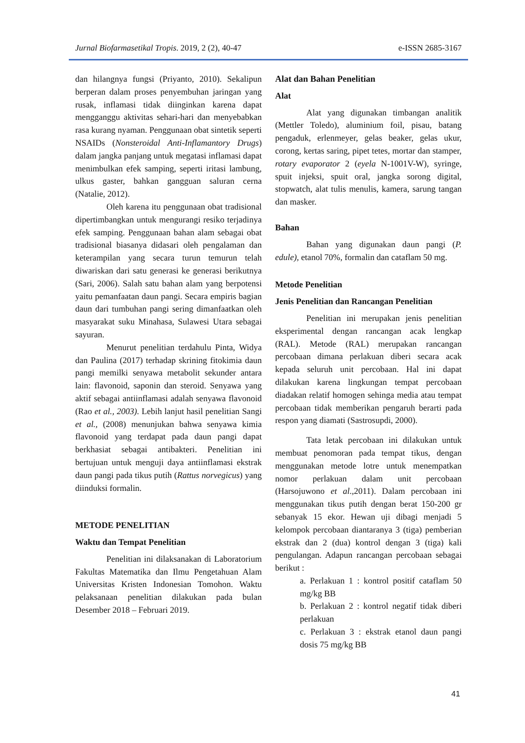Jurnal Biofarmasetikal Tropis. 2019, 2 (2), 40-47 e-ISSN 2685-3167
dan hilangnya fungsi (Priyanto, 2010). Sekalipun berperan dalam proses penyembuhan jaringan yang rusak, inflamasi tidak diinginkan karena dapat mengganggu aktivitas sehari-hari dan menyebabkan rasa kurang nyaman. Penggunaan obat sintetik seperti NSAIDs (Nonsteroidal Anti-Inflamantory Drugs) dalam jangka panjang untuk megatasi inflamasi dapat menimbulkan efek samping, seperti iritasi lambung, ulkus gaster, bahkan gangguan saluran cerna (Natalie, 2012).
Oleh karena itu penggunaan obat tradisional dipertimbangkan untuk mengurangi resiko terjadinya efek samping. Penggunaan bahan alam sebagai obat tradisional biasanya didasari oleh pengalaman dan keterampilan yang secara turun temurun telah diwariskan dari satu generasi ke generasi berikutnya (Sari, 2006). Salah satu bahan alam yang berpotensi yaitu pemanfaatan daun pangi. Secara empiris bagian daun dari tumbuhan pangi sering dimanfaatkan oleh masyarakat suku Minahasa, Sulawesi Utara sebagai sayuran.
Menurut penelitian terdahulu Pinta, Widya dan Paulina (2017) terhadap skrining fitokimia daun pangi memilki senyawa metabolit sekunder antara lain: flavonoid, saponin dan steroid. Senyawa yang aktif sebagai antiinflamasi adalah senyawa flavonoid (Rao et al., 2003). Lebih lanjut hasil penelitian Sangi et al., (2008) menunjukan bahwa senyawa kimia flavonoid yang terdapat pada daun pangi dapat berkhasiat sebagai antibakteri. Penelitian ini bertujuan untuk menguji daya antiinflamasi ekstrak daun pangi pada tikus putih (Rattus norvegicus) yang diinduksi formalin.
METODE PENELITIAN
Waktu dan Tempat Penelitian
Penelitian ini dilaksanakan di Laboratorium Fakultas Matematika dan Ilmu Pengetahuan Alam Universitas Kristen Indonesian Tomohon. Waktu pelaksanaan penelitian dilakukan pada bulan Desember 2018 – Februari 2019.
Alat dan Bahan Penelitian
Alat
Alat yang digunakan timbangan analitik (Mettler Toledo), aluminium foil, pisau, batang pengaduk, erlenmeyer, gelas beaker, gelas ukur, corong, kertas saring, pipet tetes, mortar dan stamper, rotary evaporator 2 (eyela N-1001V-W), syringe, spuit injeksi, spuit oral, jangka sorong digital, stopwatch, alat tulis menulis, kamera, sarung tangan dan masker.
Bahan
Bahan yang digunakan daun pangi (P. edule), etanol 70%, formalin dan cataflam 50 mg.
Metode Penelitian
Jenis Penelitian dan Rancangan Penelitian
Penelitian ini merupakan jenis penelitian eksperimental dengan rancangan acak lengkap (RAL). Metode (RAL) merupakan rancangan percobaan dimana perlakuan diberi secara acak kepada seluruh unit percobaan. Hal ini dapat dilakukan karena lingkungan tempat percobaan diadakan relatif homogen sehinga media atau tempat percobaan tidak memberikan pengaruh berarti pada respon yang diamati (Sastrosupdi, 2000).
Tata letak percobaan ini dilakukan untuk membuat penomoran pada tempat tikus, dengan menggunakan metode lotre untuk menempatkan nomor perlakuan dalam unit percobaan (Harsojuwono et al.,2011). Dalam percobaan ini menggunakan tikus putih dengan berat 150-200 gr sebanyak 15 ekor. Hewan uji dibagi menjadi 5 kelompok percobaan diantaranya 3 (tiga) pemberian ekstrak dan 2 (dua) kontrol dengan 3 (tiga) kali pengulangan. Adapun rancangan percobaan sebagai berikut :
a. Perlakuan 1 : kontrol positif cataflam 50 mg/kg BB
b. Perlakuan 2 : kontrol negatif tidak diberi perlakuan
c. Perlakuan 3 : ekstrak etanol daun pangi dosis 75 mg/kg BB
41